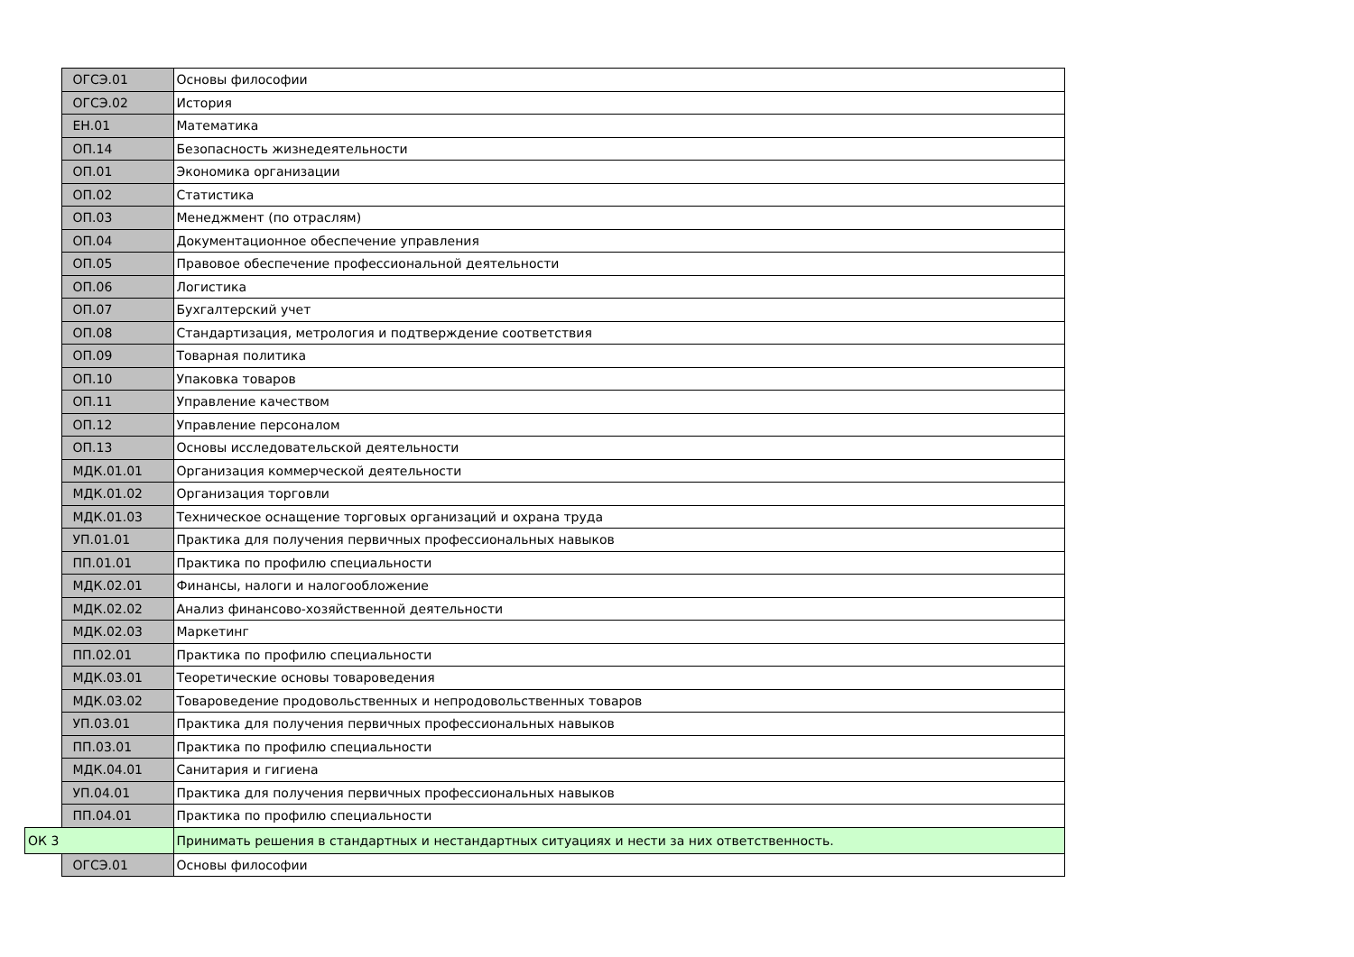| | ОГСЭ.01 | Основы философии |
| | ОГСЭ.02 | История |
| | ЕН.01 | Математика |
| | ОП.14 | Безопасность жизнедеятельности |
| | ОП.01 | Экономика организации |
| | ОП.02 | Статистика |
| | ОП.03 | Менеджмент (по отраслям) |
| | ОП.04 | Документационное обеспечение управления |
| | ОП.05 | Правовое обеспечение профессиональной деятельности |
| | ОП.06 | Логистика |
| | ОП.07 | Бухгалтерский учет |
| | ОП.08 | Стандартизация, метрология и подтверждение соответствия |
| | ОП.09 | Товарная политика |
| | ОП.10 | Упаковка товаров |
| | ОП.11 | Управление качеством |
| | ОП.12 | Управление персоналом |
| | ОП.13 | Основы исследовательской деятельности |
| | МДК.01.01 | Организация коммерческой деятельности |
| | МДК.01.02 | Организация торговли |
| | МДК.01.03 | Техническое оснащение торговых организаций и охрана труда |
| | УП.01.01 | Практика для получения первичных профессиональных навыков |
| | ПП.01.01 | Практика по профилю специальности |
| | МДК.02.01 | Финансы, налоги и налогообложение |
| | МДК.02.02 | Анализ финансово-хозяйственной деятельности |
| | МДК.02.03 | Маркетинг |
| | ПП.02.01 | Практика по профилю специальности |
| | МДК.03.01 | Теоретические основы товароведения |
| | МДК.03.02 | Товароведение продовольственных и непродовольственных товаров |
| | УП.03.01 | Практика для получения первичных профессиональных навыков |
| | ПП.03.01 | Практика по профилю специальности |
| | МДК.04.01 | Санитария и гигиена |
| | УП.04.01 | Практика для получения первичных профессиональных навыков |
| | ПП.04.01 | Практика по профилю специальности |
| ОК 3 | | Принимать решения в стандартных и нестандартных ситуациях и нести за них ответственность. |
| | ОГСЭ.01 | Основы философии |